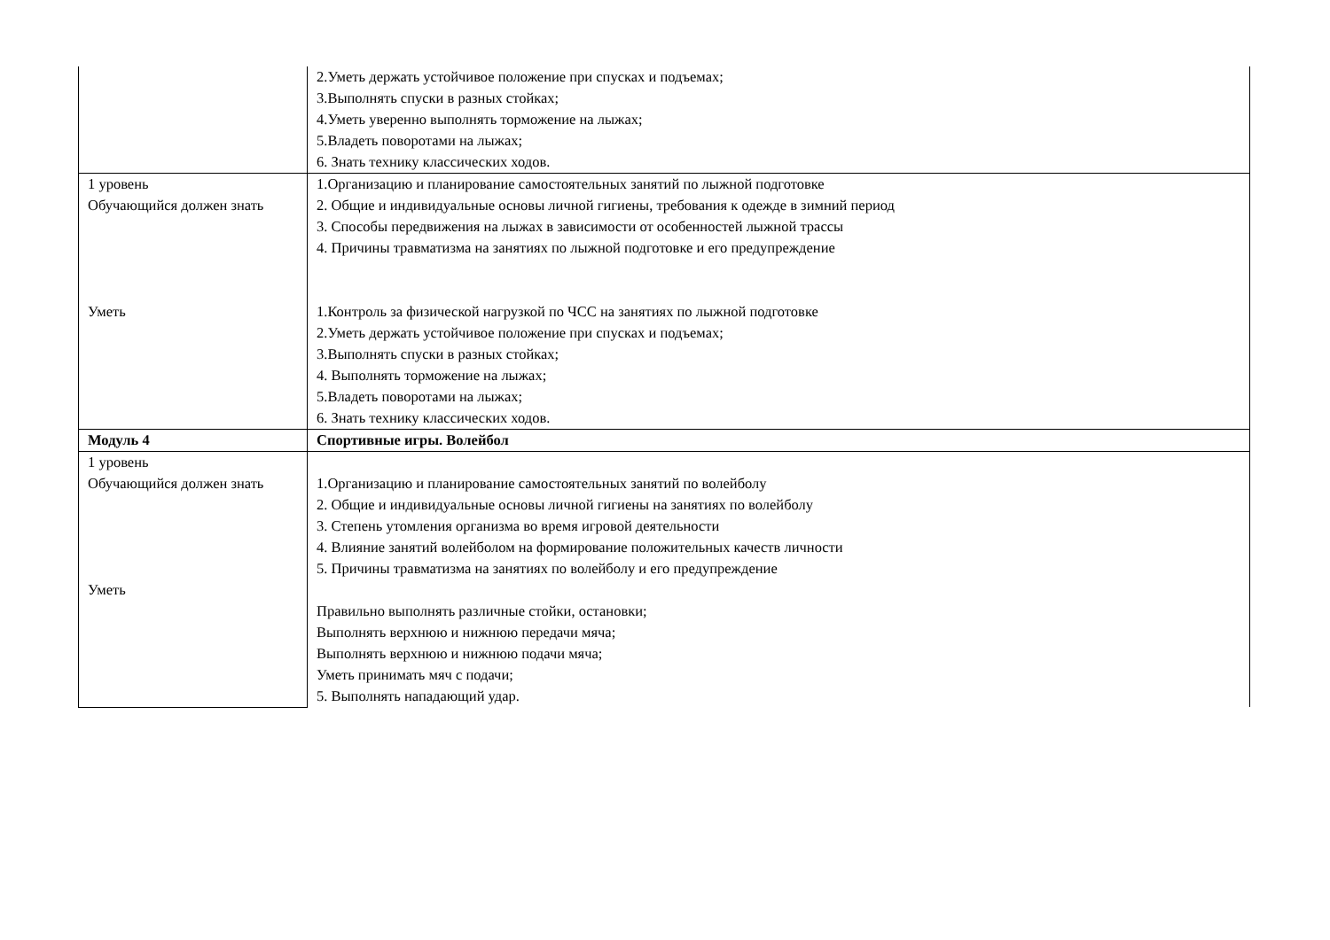| | 2.Уметь держать устойчивое положение при спусках и подъемах; 3.Выполнять спуски в разных стойках; 4.Уметь уверенно выполнять торможение на лыжах; 5.Владеть поворотами на лыжах; 6. Знать технику классических ходов. |
| 1 уровень Обучающийся должен знать Уметь | 1.Организацию и планирование самостоятельных занятий по лыжной подготовке 2. Общие и индивидуальные основы личной гигиены, требования к одежде в зимний период 3. Способы передвижения на лыжах в зависимости от особенностей лыжной трассы 4. Причины травматизма на занятиях по лыжной подготовке и его предупреждение 1.Контроль за физической нагрузкой по ЧСС на занятиях по лыжной подготовке 2.Уметь держать устойчивое положение при спусках и подъемах; 3.Выполнять спуски в разных стойках; 4. Выполнять торможение на лыжах; 5.Владеть поворотами на лыжах; 6. Знать технику классических ходов. |
| Модуль 4 | Спортивные игры. Волейбол |
| 1 уровень Обучающийся должен знать Уметь | 1.Организацию и планирование самостоятельных занятий по волейболу 2. Общие и индивидуальные основы личной гигиены на занятиях по волейболу 3. Степень утомления организма во время игровой деятельности 4. Влияние занятий волейболом на формирование положительных качеств личности 5. Причины травматизма на занятиях по волейболу и его предупреждение Правильно выполнять различные стойки, остановки; Выполнять верхнюю и нижнюю передачи мяча; Выполнять верхнюю и нижнюю подачи мяча; Уметь принимать мяч с подачи; 5. Выполнять нападающий удар. |